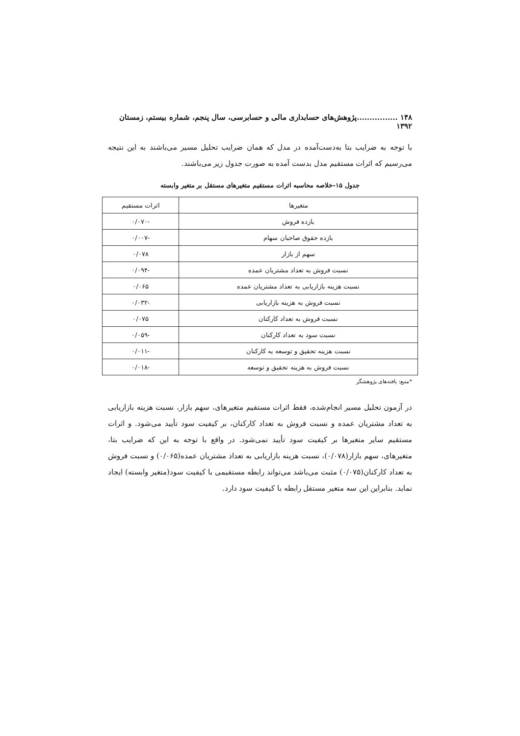۱۴۸ ................پژوهش‌های حسابداری مالی و حسابرسی، سال پنجم، شماره بیستم، زمستان ۱۳۹۲
با توجه به ضرایب بتا به‌دست‌آمده در مدل که همان ضرایب تحلیل مسیر می‌باشند به این نتیجه می‌رسیم که اثرات مستقیم مدل بدست آمده به صورت جدول زیر می‌باشند.
جدول ۱۵–خلاصه محاسبه اثرات مستقیم متغیرهای مستقل بر متغیر وابسته
| متغیرها | اثرات مستقیم |
| --- | --- |
| بازده فروش | -۰/۰۷۰ |
| بازده حقوق صاحبان سهام | -۰/۰۰۷ |
| سهم از بازار | ۰/۰۷۸ |
| نسبت فروش به تعداد مشتریان عمده | -۰/۰۹۴ |
| نسبت هزینه بازاریابی به تعداد مشتریان عمده | ۰/۰۶۵ |
| نسبت فروش به هزینه بازاریابی | -۰/۰۳۲ |
| نسبت فروش به تعداد کارکنان | ۰/۰۷۵ |
| نسبت سود به تعداد کارکنان | -۰/۰۵۹ |
| نسبت هزینه تحقیق و توسعه به کارکنان | -۰/۰۱۱ |
| نسبت فروش به هزینه تحقیق و توسعه | -۰/۰۱۸ |
*منبع: یافته‌های پژوهشگر
در آزمون تحلیل مسیر انجام‌شده، فقط اثرات مستقیم متغیرهای، سهم بازار، نسبت هزینه بازاریابی به تعداد مشتریان عمده و نسبت فروش به تعداد کارکنان، بر کیفیت سود تأیید می‌شود. و اثرات مستقیم سایر متغیرها بر کیفیت سود تأیید نمی‌شود. در واقع با توجه به این که ضرایب بتا، متغیرهای، سهم بازار(۰/۰۷۸)، نسبت هزینه بازاریابی به تعداد مشتریان عمده(۰/۰۶۵) و نسبت فروش به تعداد کارکنان(۰/۰۷۵) مثبت می‌باشد می‌تواند رابطه مستقیمی با کیفیت سود(متغیر وابسته) ایجاد نماید. بنابراین این سه متغیر مستقل رابطه با کیفیت سود دارد.